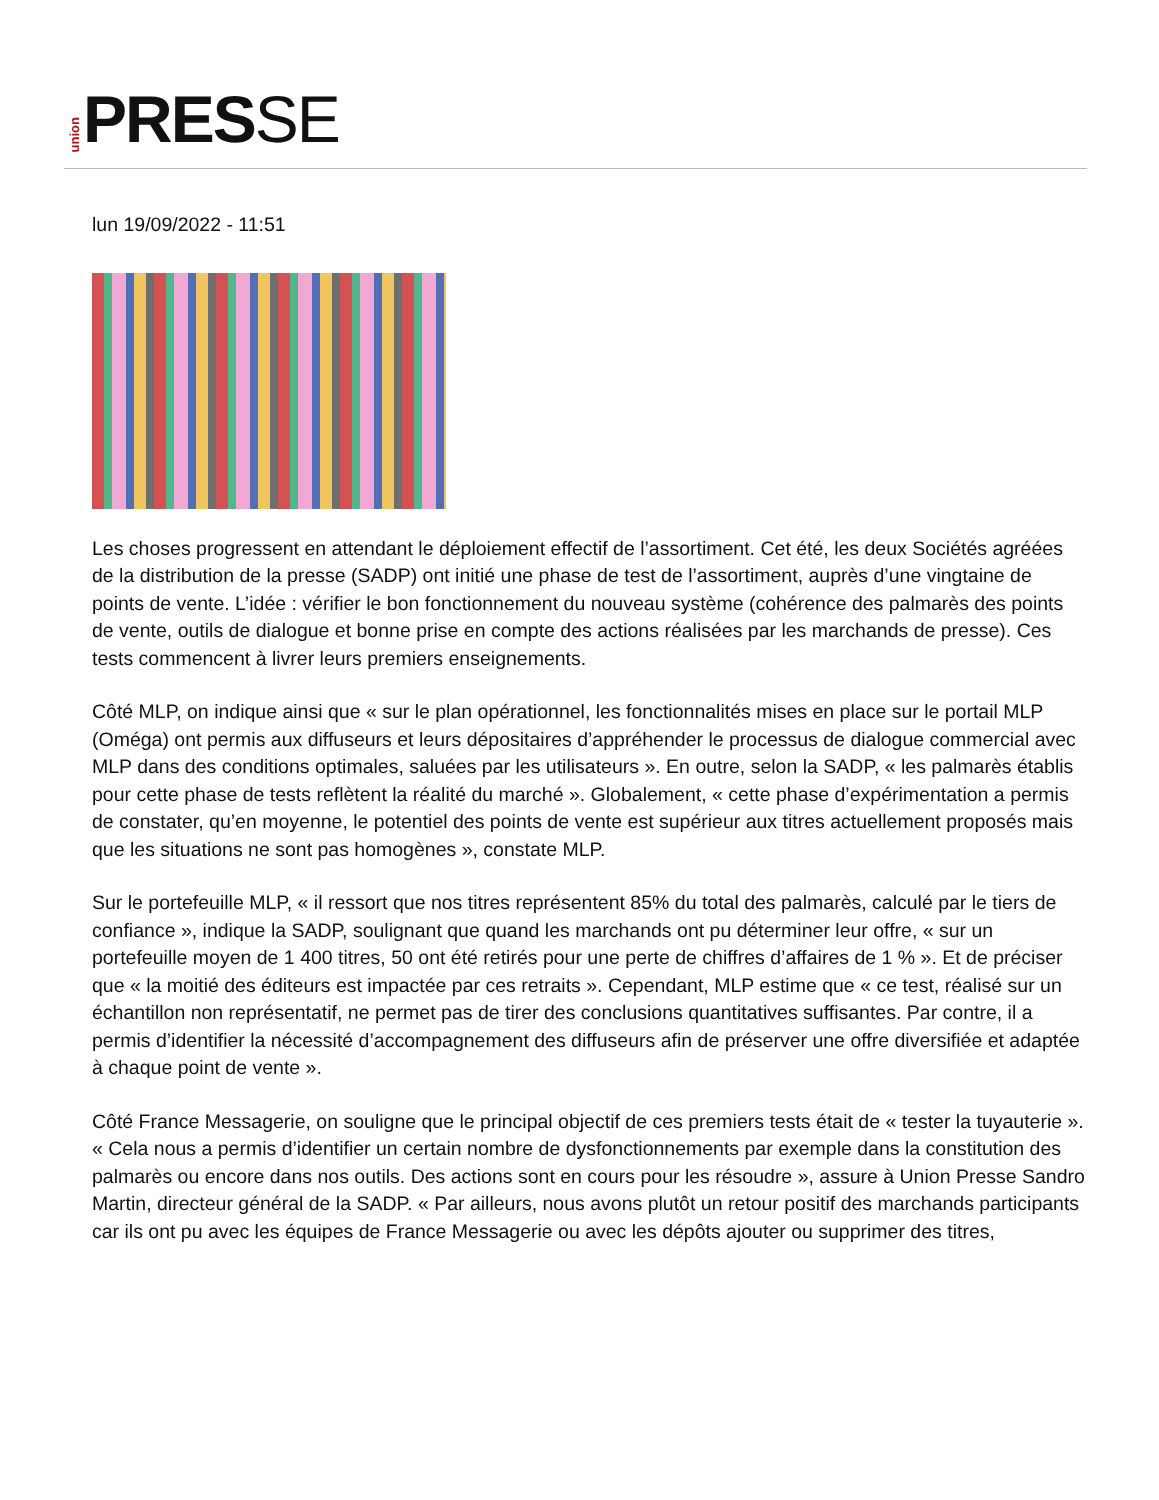union
PRESSE
lun 19/09/2022 - 11:51
Les choses progressent en attendant le déploiement effectif de l’assortiment. Cet été, les deux Sociétés agréées de la distribution de la presse (SADP) ont initié une phase de test de l’assortiment, auprès d’une vingtaine de points de vente. L’idée : vérifier le bon fonctionnement du nouveau système (cohérence des palmarès des points de vente, outils de dialogue et bonne prise en compte des actions réalisées par les marchands de presse). Ces tests commencent à livrer leurs premiers enseignements.
Côté MLP, on indique ainsi que « sur le plan opérationnel, les fonctionnalités mises en place sur le portail MLP (Oméga) ont permis aux diffuseurs et leurs dépositaires d’appréhender le processus de dialogue commercial avec MLP dans des conditions optimales, saluées par les utilisateurs ». En outre, selon la SADP, « les palmarès établis pour cette phase de tests reflètent la réalité du marché ». Globalement, « cette phase d’expérimentation a permis de constater, qu’en moyenne, le potentiel des points de vente est supérieur aux titres actuellement proposés mais que les situations ne sont pas homogènes », constate MLP.
Sur le portefeuille MLP, « il ressort que nos titres représentent 85% du total des palmarès, calculé par le tiers de confiance », indique la SADP, soulignant que quand les marchands ont pu déterminer leur offre, « sur un portefeuille moyen de 1 400 titres, 50 ont été retirés pour une perte de chiffres d’affaires de 1 % ». Et de préciser que « la moitié des éditeurs est impactée par ces retraits ». Cependant, MLP estime que « ce test, réalisé sur un échantillon non représentatif, ne permet pas de tirer des conclusions quantitatives suffisantes. Par contre, il a permis d’identifier la nécessité d’accompagnement des diffuseurs afin de préserver une offre diversifiée et adaptée à chaque point de vente ».
Côté France Messagerie, on souligne que le principal objectif de ces premiers tests était de « tester la tuyauterie ». « Cela nous a permis d’identifier un certain nombre de dysfonctionnements par exemple dans la constitution des palmarès ou encore dans nos outils. Des actions sont en cours pour les résoudre », assure à Union Presse Sandro Martin, directeur général de la SADP. « Par ailleurs, nous avons plutôt un retour positif des marchands participants car ils ont pu avec les équipes de France Messagerie ou avec les dépôts ajouter ou supprimer des titres,